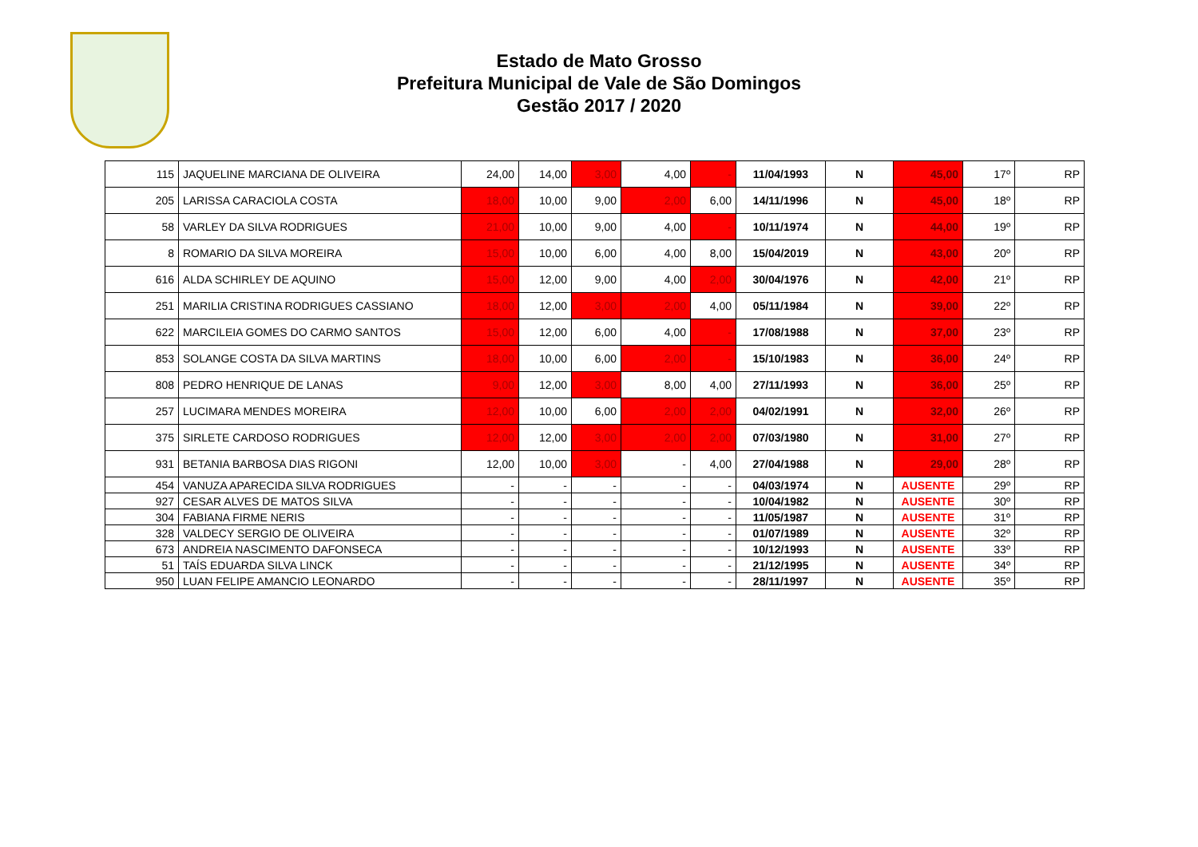Estado de Mato Grosso
Prefeitura Municipal de Vale de São Domingos
Gestão 2017 / 2020
| 115 | JAQUELINE MARCIANA DE OLIVEIRA | 24,00 | 14,00 | 3,00 | 4,00 | - | 11/04/1993 | N | 45,00 | 17º | RP |
| 205 | LARISSA CARACIOLA COSTA | 18,00 | 10,00 | 9,00 | 2,00 | 6,00 | 14/11/1996 | N | 45,00 | 18º | RP |
| 58 | VARLEY DA SILVA RODRIGUES | 21,00 | 10,00 | 9,00 | 4,00 | - | 10/11/1974 | N | 44,00 | 19º | RP |
| 8 | ROMARIO DA SILVA MOREIRA | 15,00 | 10,00 | 6,00 | 4,00 | 8,00 | 15/04/2019 | N | 43,00 | 20º | RP |
| 616 | ALDA SCHIRLEY DE AQUINO | 15,00 | 12,00 | 9,00 | 4,00 | 2,00 | 30/04/1976 | N | 42,00 | 21º | RP |
| 251 | MARILIA CRISTINA RODRIGUES CASSIANO | 18,00 | 12,00 | 3,00 | 2,00 | 4,00 | 05/11/1984 | N | 39,00 | 22º | RP |
| 622 | MARCILEIA GOMES DO CARMO SANTOS | 15,00 | 12,00 | 6,00 | 4,00 | - | 17/08/1988 | N | 37,00 | 23º | RP |
| 853 | SOLANGE COSTA DA SILVA MARTINS | 18,00 | 10,00 | 6,00 | 2,00 | - | 15/10/1983 | N | 36,00 | 24º | RP |
| 808 | PEDRO HENRIQUE DE LANAS | 9,00 | 12,00 | 3,00 | 8,00 | 4,00 | 27/11/1993 | N | 36,00 | 25º | RP |
| 257 | LUCIMARA MENDES MOREIRA | 12,00 | 10,00 | 6,00 | 2,00 | 2,00 | 04/02/1991 | N | 32,00 | 26º | RP |
| 375 | SIRLETE CARDOSO RODRIGUES | 12,00 | 12,00 | 3,00 | 2,00 | 2,00 | 07/03/1980 | N | 31,00 | 27º | RP |
| 931 | BETANIA BARBOSA DIAS RIGONI | 12,00 | 10,00 | 3,00 | - | 4,00 | 27/04/1988 | N | 29,00 | 28º | RP |
| 454 | VANUZA APARECIDA SILVA RODRIGUES | - | - | - | - | - | 04/03/1974 | N | AUSENTE | 29º | RP |
| 927 | CESAR ALVES DE MATOS SILVA | - | - | - | - | - | 10/04/1982 | N | AUSENTE | 30º | RP |
| 304 | FABIANA FIRME NERIS | - | - | - | - | - | 11/05/1987 | N | AUSENTE | 31º | RP |
| 328 | VALDECY SERGIO DE OLIVEIRA | - | - | - | - | - | 01/07/1989 | N | AUSENTE | 32º | RP |
| 673 | ANDREIA NASCIMENTO DAFONSECA | - | - | - | - | - | 10/12/1993 | N | AUSENTE | 33º | RP |
| 51 | TAÍS EDUARDA SILVA LINCK | - | - | - | - | - | 21/12/1995 | N | AUSENTE | 34º | RP |
| 950 | LUAN FELIPE AMANCIO LEONARDO | - | - | - | - | - | 28/11/1997 | N | AUSENTE | 35º | RP |